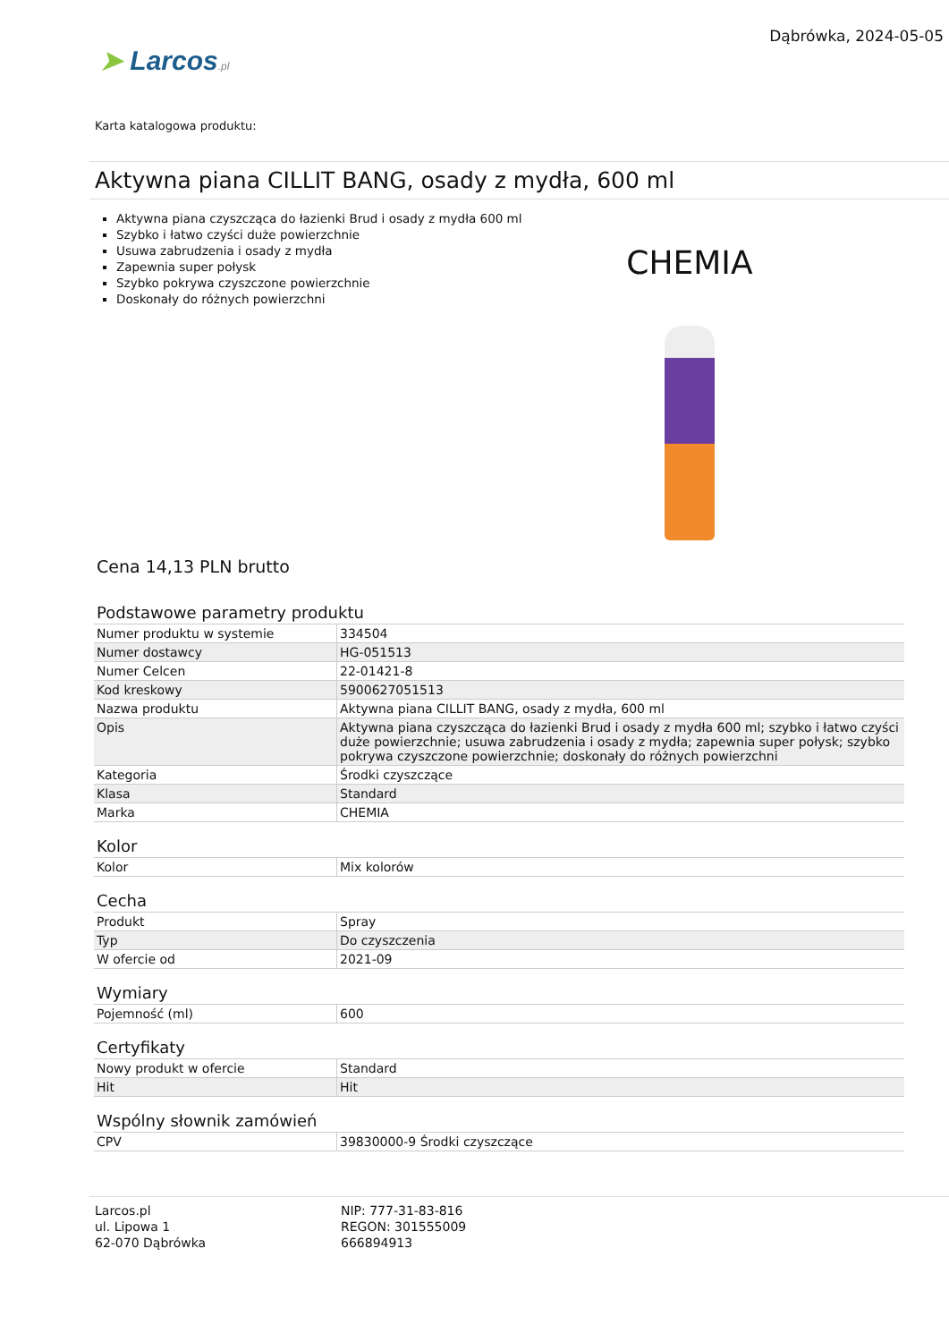➤ Larcos.pl
Dąbrówka, 2024-05-05
Karta katalogowa produktu:
Aktywna piana CILLIT BANG, osady z mydła, 600 ml
Aktywna piana czyszcząca do łazienki Brud i osady z mydła 600 ml
Szybko i łatwo czyści duże powierzchnie
Usuwa zabrudzenia i osady z mydła
Zapewnia super połysk
Szybko pokrywa czyszczone powierzchnie
Doskonały do różnych powierzchni
CHEMIA
Cena 14,13 PLN brutto
Podstawowe parametry produktu
| Numer produktu w systemie | 334504 |
| Numer dostawcy | HG-051513 |
| Numer Celcen | 22-01421-8 |
| Kod kreskowy | 5900627051513 |
| Nazwa produktu | Aktywna piana CILLIT BANG, osady z mydła, 600 ml |
| Opis | Aktywna piana czyszcząca do łazienki Brud i osady z mydła 600 ml; szybko i łatwo czyści duże powierzchnie; usuwa zabrudzenia i osady z mydła; zapewnia super połysk; szybko pokrywa czyszczone powierzchnie; doskonały do różnych powierzchni |
| Kategoria | Środki czyszczące |
| Klasa | Standard |
| Marka | CHEMIA |
Kolor
| Kolor | Mix kolorów |
Cecha
| Produkt | Spray |
| Typ | Do czyszczenia |
| W ofercie od | 2021-09 |
Wymiary
| Pojemność (ml) | 600 |
Certyfikaty
| Nowy produkt w ofercie | Standard |
| Hit | Hit |
Wspólny słownik zamówień
| CPV | 39830000-9 Środki czyszczące |
Larcos.pl
ul. Lipowa 1
62-070 Dąbrówka
NIP: 777-31-83-816
REGON: 301555009
666894913